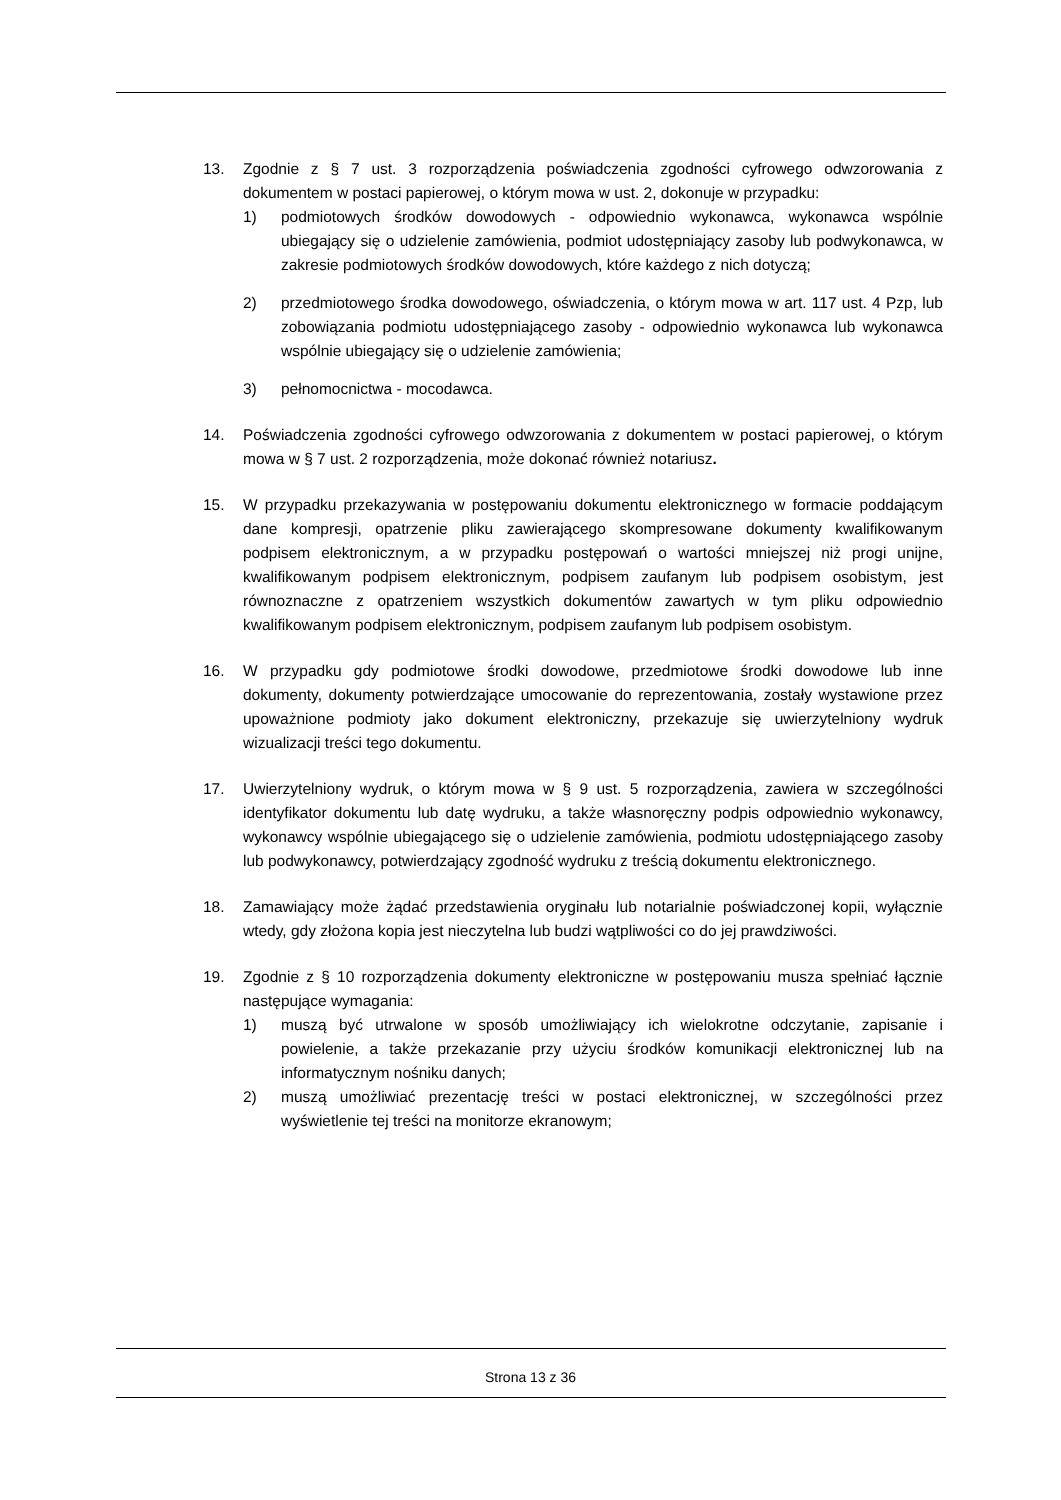13. Zgodnie z § 7 ust. 3 rozporządzenia poświadczenia zgodności cyfrowego odwzorowania z dokumentem w postaci papierowej, o którym mowa w ust. 2, dokonuje w przypadku:
1) podmiotowych środków dowodowych - odpowiednio wykonawca, wykonawca wspólnie ubiegający się o udzielenie zamówienia, podmiot udostępniający zasoby lub podwykonawca, w zakresie podmiotowych środków dowodowych, które każdego z nich dotyczą;
2) przedmiotowego środka dowodowego, oświadczenia, o którym mowa w art. 117 ust. 4 Pzp, lub zobowiązania podmiotu udostępniającego zasoby - odpowiednio wykonawca lub wykonawca wspólnie ubiegający się o udzielenie zamówienia;
3) pełnomocnictwa - mocodawca.
14. Poświadczenia zgodności cyfrowego odwzorowania z dokumentem w postaci papierowej, o którym mowa w § 7 ust. 2 rozporządzenia, może dokonać również notariusz.
15. W przypadku przekazywania w postępowaniu dokumentu elektronicznego w formacie poddającym dane kompresji, opatrzenie pliku zawierającego skompresowane dokumenty kwalifikowanym podpisem elektronicznym, a w przypadku postępowań o wartości mniejszej niż progi unijne, kwalifikowanym podpisem elektronicznym, podpisem zaufanym lub podpisem osobistym, jest równoznaczne z opatrzeniem wszystkich dokumentów zawartych w tym pliku odpowiednio kwalifikowanym podpisem elektronicznym, podpisem zaufanym lub podpisem osobistym.
16. W przypadku gdy podmiotowe środki dowodowe, przedmiotowe środki dowodowe lub inne dokumenty, dokumenty potwierdzające umocowanie do reprezentowania, zostały wystawione przez upoważnione podmioty jako dokument elektroniczny, przekazuje się uwierzytelniony wydruk wizualizacji treści tego dokumentu.
17. Uwierzytelniony wydruk, o którym mowa w § 9 ust. 5 rozporządzenia, zawiera w szczególności identyfikator dokumentu lub datę wydruku, a także własnoręczny podpis odpowiednio wykonawcy, wykonawcy wspólnie ubiegającego się o udzielenie zamówienia, podmiotu udostępniającego zasoby lub podwykonawcy, potwierdzający zgodność wydruku z treścią dokumentu elektronicznego.
18. Zamawiający może żądać przedstawienia oryginału lub notarialnie poświadczonej kopii, wyłącznie wtedy, gdy złożona kopia jest nieczytelna lub budzi wątpliwości co do jej prawdziwości.
19. Zgodnie z § 10 rozporządzenia dokumenty elektroniczne w postępowaniu musza spełniać łącznie następujące wymagania:
1) muszą być utrwalone w sposób umożliwiający ich wielokrotne odczytanie, zapisanie i powielenie, a także przekazanie przy użyciu środków komunikacji elektronicznej lub na informatycznym nośniku danych;
2) muszą umożliwiać prezentację treści w postaci elektronicznej, w szczególności przez wyświetlenie tej treści na monitorze ekranowym;
Strona 13 z 36